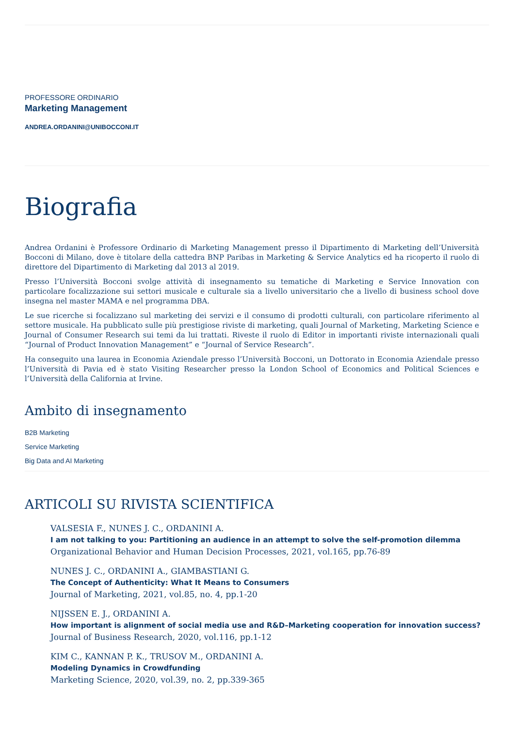PROFESSORE ORDINARIO
Marketing Management
ANDREA.ORDANINI@UNIBOCCONI.IT
Biografia
Andrea Ordanini è Professore Ordinario di Marketing Management presso il Dipartimento di Marketing dell’Università Bocconi di Milano, dove è titolare della cattedra BNP Paribas in Marketing & Service Analytics ed ha ricoperto il ruolo di direttore del Dipartimento di Marketing dal 2013 al 2019.
Presso l’Università Bocconi svolge attività di insegnamento su tematiche di Marketing e Service Innovation con particolare focalizzazione sui settori musicale e culturale sia a livello universitario che a livello di business school dove insegna nel master MAMA e nel programma DBA.
Le sue ricerche si focalizzano sul marketing dei servizi e il consumo di prodotti culturali, con particolare riferimento al settore musicale. Ha pubblicato sulle più prestigiose riviste di marketing, quali Journal of Marketing, Marketing Science e Journal of Consumer Research sui temi da lui trattati. Riveste il ruolo di Editor in importanti riviste internazionali quali “Journal of Product Innovation Management” e “Journal of Service Research”.
Ha conseguito una laurea in Economia Aziendale presso l’Università Bocconi, un Dottorato in Economia Aziendale presso l’Università di Pavia ed è stato Visiting Researcher presso la London School of Economics and Political Sciences e l’Università della California at Irvine.
Ambito di insegnamento
B2B Marketing
Service Marketing
Big Data and AI Marketing
ARTICOLI SU RIVISTA SCIENTIFICA
VALSESIA F., NUNES J. C., ORDANINI A.
I am not talking to you: Partitioning an audience in an attempt to solve the self-promotion dilemma
Organizational Behavior and Human Decision Processes, 2021, vol.165, pp.76-89
NUNES J. C., ORDANINI A., GIAMBASTIANI G.
The Concept of Authenticity: What It Means to Consumers
Journal of Marketing, 2021, vol.85, no. 4, pp.1-20
NIJSSEN E. J., ORDANINI A.
How important is alignment of social media use and R&D–Marketing cooperation for innovation success?
Journal of Business Research, 2020, vol.116, pp.1-12
KIM C., KANNAN P. K., TRUSOV M., ORDANINI A.
Modeling Dynamics in Crowdfunding
Marketing Science, 2020, vol.39, no. 2, pp.339-365